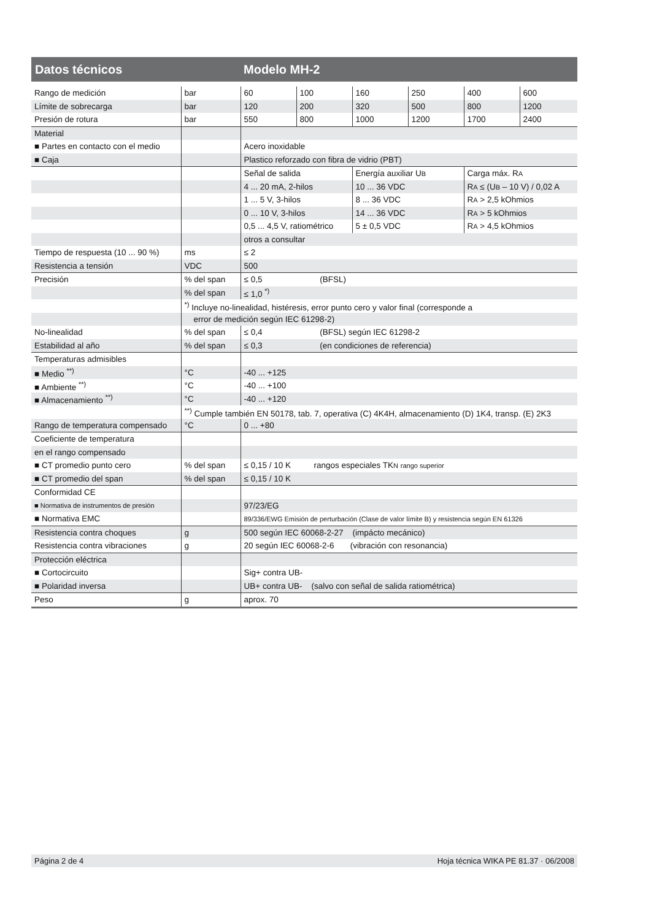Datos técnicos Modelo MH-2
| Rango de medición | bar | 60 | 100 | 160 | 250 | 400 | 600 |
| Límite de sobrecarga | bar | 120 | 200 | 320 | 500 | 800 | 1200 |
| Presión de rotura | bar | 550 | 800 | 1000 | 1200 | 1700 | 2400 |
| Material | | | | | | | |
| ■ Partes en contacto con el medio | | Acero inoxidable | | | | | |
| ■ Caja | | Plastico reforzado con fibra de vidrio (PBT) | | | | | |
| | | Señal de salida | | Energía auxiliar U B | | Carga máx. R A | |
| | | 4 ... 20 mA, 2-hilos | | 10 ... 36 VDC | | R A ≤ (U B – 10 V) / 0,02 A | |
| | | 1 ... 5 V, 3-hilos | | 8 ... 36 VDC | | R A > 2,5 kOhmios | |
| | | 0 ... 10 V, 3-hilos | | 14 ... 36 VDC | | R A > 5 kOhmios | |
| | | 0,5 ... 4,5 V, ratiométrico | | 5 ± 0,5 VDC | | R A > 4,5 kOhmios | |
| | | otros a consultar | | | | | |
| Tiempo de respuesta (10 ... 90 %) | ms | ≤ 2 | | | | | |
| Resistencia a tensión | VDC | 500 | | | | | |
| Precisión | % del span | ≤ 0,5 (BFSL) | | | | | |
| | % del span | ≤ 1,0 <sup>*)</sup> | | | | | |
| | <sup>*)</sup> Incluye no-linealidad, histéresis, error punto cero y valor final (corresponde a | | | | | | |
| | error de medición según IEC 61298-2) | | | | | | |
| No-linealidad | % del span | ≤ 0,4 (BFSL) según IEC 61298-2 | | | | | |
| Estabilidad al año | % del span | ≤ 0,3 (en condiciones de referencia) | | | | | |
| Temperaturas admisibles | | | | | | | |
| ■ Medio <sup>**)</sup> | °C | -40 ... +125 | | | | | |
| ■ Ambiente <sup>**)</sup> | °C | -40 ... +100 | | | | | |
| ■ Almacenamiento <sup>**)</sup> | °C | -40 ... +120 | | | | | |
| | <sup>**)</sup> Cumple también EN 50178, tab. 7, operativa (C) 4K4H, almacenamiento (D) 1K4, transp. (E) 2K3 | | | | | | |
| Rango de temperatura compensado | °C | 0 ... +80 | | | | | |
| Coeficiente de temperatura | | | | | | | |
| en el rango compensado | | | | | | | |
| ■ CT promedio punto cero | % del span | ≤ 0,15 / 10 K rangos especiales TK N rango superior | | | | | |
| ■ CT promedio del span | % del span | ≤ 0,15 / 10 K | | | | | |
| Conformidad CE | | | | | | | |
| ■ Normativa de instrumentos de presión | | 97/23/EG | | | | | |
| ■ Normativa EMC | | 89/336/EWG Emisión de perturbación (Clase de valor límite B) y resistencia según EN 61326 | | | | | |
| Resistencia contra choques | g | 500 según IEC 60068-2-27 (impácto mecánico) | | | | | |
| Resistencia contra vibraciones | g | 20 según IEC 60068-2-6 (vibración con resonancia) | | | | | |
| Protección eléctrica | | | | | | | |
| ■ Cortocircuito | | Sig+ contra UB- | | | | | |
| ■ Polaridad inversa | | UB+ contra UB- (salvo con señal de salida ratiométrica) | | | | | |
| Peso | g | aprox. 70 | | | | | |
Página 2 de 4 Hoja técnica WIKA PE 81.37 · 06/2008